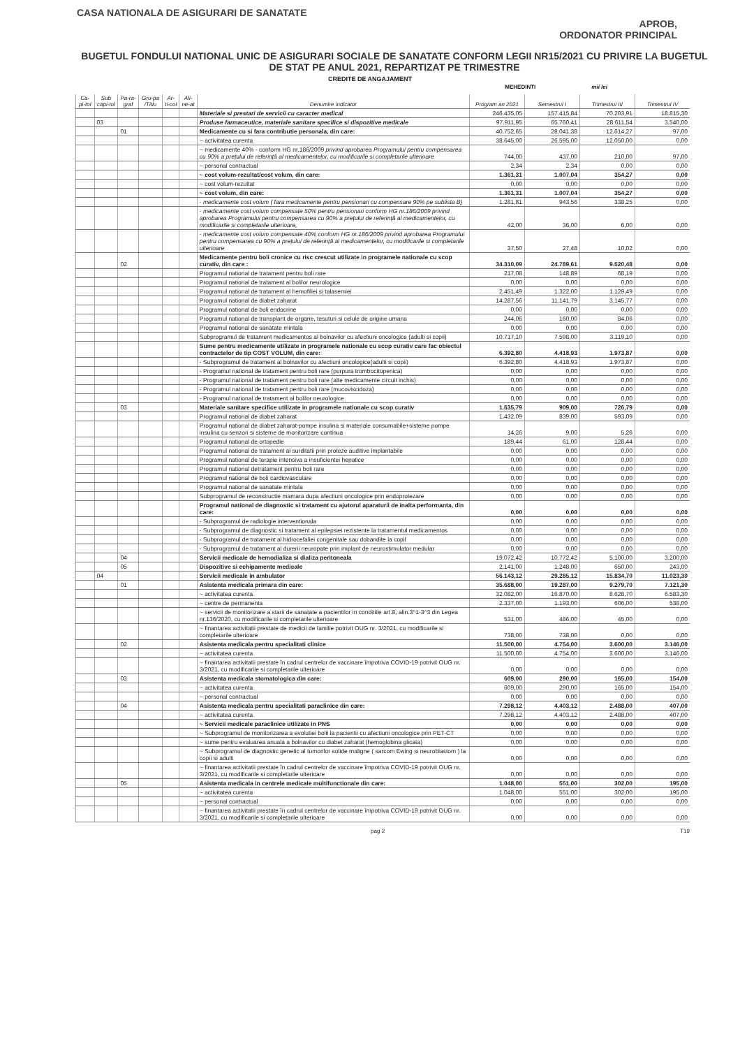CASA NATIONALA DE ASIGURARI DE SANATATE
APROB,
ORDONATOR PRINCIPAL
BUGETUL FONDULUI NATIONAL UNIC DE ASIGURARI SOCIALE DE SANATATE CONFORM LEGII NR15/2021 CU PRIVIRE LA BUGETUL DE STAT PE ANUL 2021, REPARTIZAT PE TRIMESTRE
CREDITE DE ANGAJAMENT
MEHEDINTI mii lei
| Ca-pi-tol | Sub capi-tol | Pa-ra-graf | Gru-pa /Titlu | Ar-ti-col | Ali-ne-at | Denumire indicator | Program an 2021 | Semestrul I | Trimestrul III | Trimestrul IV |
| --- | --- | --- | --- | --- | --- | --- | --- | --- | --- | --- |
| | | | | | | Materiale si prestari de servicii cu caracter medical | 246.435,05 | 157.415,84 | 70.203,91 | 18.815,30 |
| | 03 | | | | | Produse farmaceutice, materiale sanitare specifice si dispozitive medicale | 97.911,95 | 65.760,41 | 28.611,54 | 3.540,00 |
| | | 01 | | | | Medicamente cu si fara contributie personala, din care: | 40.752,65 | 28.041,38 | 12.614,27 | 97,00 |
| | | | | | | ~ activitatea curenta | 38.645,00 | 26.595,00 | 12.050,00 | 0,00 |
| | | | | | | ~ medicamente 40% - conform HG nr.186/2009 privind aprobarea Programului pentru compensarea cu 90% a prețului de referință al medicamentelor, cu modificarile si completarile ulterioare | 744,00 | 437,00 | 210,00 | 97,00 |
| | | | | | | ~ personal contractual | 2,34 | 2,34 | 0,00 | 0,00 |
| | | | | | | ~ cost volum-rezultat/cost volum, din care: | 1.361,31 | 1.007,04 | 354,27 | 0,00 |
| | | | | | | ~ cost volum-rezultat | 0,00 | 0,00 | 0,00 | 0,00 |
| | | | | | | ~ cost volum, din care: | 1.361,31 | 1.007,04 | 354,27 | 0,00 |
| | | | | | | - medicamente cost volum ( fara medicamente pentru pensionari cu compensare 90% pe sublista B) | 1.281,81 | 943,56 | 338,25 | 0,00 |
| | | | | | | - medicamente cost volum compensate 50% pentru pensionari conform HG nr.186/2009 privind aprobarea Programului pentru compensarea cu 90% a prețului de referință al medicamentelor, cu modificarile si completarile ulterioare, | 42,00 | 36,00 | 6,00 | 0,00 |
| | | | | | | - medicamente cost volum compensate 40% conform HG nr.186/2009 privind aprobarea Programului pentru compensarea cu 90% a prețului de referință al medicamentelor, cu modificarile si completarile ulterioare | 37,50 | 27,48 | 10,02 | 0,00 |
| | | 02 | | | | Medicamente pentru boli cronice cu risc crescut utilizate in programele nationale cu scop curativ, din care : | 34.310,09 | 24.789,61 | 9.520,48 | 0,00 |
| | | | | | | Programul national de tratament pentru boli rare | 217,08 | 148,89 | 68,19 | 0,00 |
| | | | | | | Programul national de tratament al bolilor neurologice | 0,00 | 0,00 | 0,00 | 0,00 |
| | | | | | | Programul national de tratament al hemofiliei si talasemiei | 2.451,49 | 1.322,00 | 1.129,49 | 0,00 |
| | | | | | | Programul national de diabet zaharat | 14.287,56 | 11.141,79 | 3.145,77 | 0,00 |
| | | | | | | Programul national de boli endocrine | 0,00 | 0,00 | 0,00 | 0,00 |
| | | | | | | Programul national de transplant de organe, tesuturi si celule de origine umana | 244,06 | 160,00 | 84,06 | 0,00 |
| | | | | | | Programul national de sanatate mintala | 0,00 | 0,00 | 0,00 | 0,00 |
| | | | | | | Subprogramul de tratament medicamentos al bolnavilor cu afectiuni oncologice (adulti si copii) | 10.717,10 | 7.598,00 | 3.119,10 | 0,00 |
| | | | | | | Sume pentru medicamente utilizate in programele nationale cu scop curativ care fac obiectul contractelor de tip COST VOLUM, din care: | 6.392,80 | 4.418,93 | 1.973,87 | 0,00 |
| | | | | | | - Subprogramul de tratament al bolnavilor cu afectiuni oncologice(adulti si copii) | 6.392,80 | 4.418,93 | 1.973,87 | 0,00 |
| | | | | | | - Programul national de tratament pentru boli rare (purpura trombocitopenica) | 0,00 | 0,00 | 0,00 | 0,00 |
| | | | | | | - Programul national de tratament pentru boli rare (alte medicamente circuit inchis) | 0,00 | 0,00 | 0,00 | 0,00 |
| | | | | | | - Programul national de tratament pentru boli rare (mucoviscidoza) | 0,00 | 0,00 | 0,00 | 0,00 |
| | | | | | | - Programul national de tratament al bolilor neurologice | 0,00 | 0,00 | 0,00 | 0,00 |
| | | 03 | | | | Materiale sanitare specifice utilizate in programele nationale cu scop curativ | 1.635,79 | 909,00 | 726,79 | 0,00 |
| | | | | | | Programul national de diabet zaharat | 1.432,09 | 839,00 | 593,09 | 0,00 |
| | | | | | | Programul national de diabet zaharat-pompe insulina si materiale consumabile+sisteme pompe insulina cu senzori si sisteme de monitorizare continua | 14,26 | 9,00 | 5,26 | 0,00 |
| | | | | | | Programul national de ortopedie | 189,44 | 61,00 | 128,44 | 0,00 |
| | | | | | | Programul national de tratament al surditatii prin proteze auditive implantabile | 0,00 | 0,00 | 0,00 | 0,00 |
| | | | | | | Programul national de terapie intensiva a insuficientei hepatice | 0,00 | 0,00 | 0,00 | 0,00 |
| | | | | | | Programul national detratament pentru boli rare | 0,00 | 0,00 | 0,00 | 0,00 |
| | | | | | | Programul national de boli cardiovasculare | 0,00 | 0,00 | 0,00 | 0,00 |
| | | | | | | Programul national de sanatate mintala | 0,00 | 0,00 | 0,00 | 0,00 |
| | | | | | | Subprogramul de reconstructie mamara dupa afectiuni oncologice prin endoprotezare | 0,00 | 0,00 | 0,00 | 0,00 |
| | | | | | | Programul national de diagnostic si tratament cu ajutorul aparaturii de inalta performanta, din care: | 0,00 | 0,00 | 0,00 | 0,00 |
| | | | | | | - Subprogramul de radiologie interventionala | 0,00 | 0,00 | 0,00 | 0,00 |
| | | | | | | - Subprogramul de diagnostic si tratament al epilepsiei rezistente la tratamentul medicamentos | 0,00 | 0,00 | 0,00 | 0,00 |
| | | | | | | - Subprogramul de tratament al hidrocefaliei congenitale sau dobandite la copil | 0,00 | 0,00 | 0,00 | 0,00 |
| | | | | | | - Subprogramul de tratament al durerii neuropate prin implant de neurostimulator medular | 0,00 | 0,00 | 0,00 | 0,00 |
| | | 04 | | | | Servicii medicale de hemodializa si dializa peritoneala | 19.072,42 | 10.772,42 | 5.100,00 | 3.200,00 |
| | | 05 | | | | Dispozitive si echipamente medicale | 2.141,00 | 1.248,00 | 650,00 | 243,00 |
| | 04 | | | | | Servicii medicale in ambulator | 56.143,12 | 29.285,12 | 15.834,70 | 11.023,30 |
| | | 01 | | | | Asistenta medicala primara din care: | 35.688,00 | 19.287,00 | 9.279,70 | 7.121,30 |
| | | | | | | ~ activitatea curenta | 32.082,00 | 16.870,00 | 8.628,70 | 6.583,30 |
| | | | | | | ~ centre de permanenta | 2.337,00 | 1.193,00 | 606,00 | 538,00 |
| | | | | | | ~ servicii de monitorizare a starii de sanatate a pacientilor in conditiile art.8, alin.3^1-3^3 din Legea nr.136/2020, cu modificarile si completarile ulterioare | 531,00 | 486,00 | 45,00 | 0,00 |
| | | | | | | ~ finantarea activitatii prestate de medicii de familie potrivit OUG nr. 3/2021, cu modificarile si completarile ulterioare | 738,00 | 738,00 | 0,00 | 0,00 |
| | | 02 | | | | Asistenta medicala pentru specialitati clinice | 11.500,00 | 4.754,00 | 3.600,00 | 3.146,00 |
| | | | | | | ~ activitatea curenta | 11.500,00 | 4.754,00 | 3.600,00 | 3.146,00 |
| | | | | | | ~ finantarea activitatii prestate în cadrul centrelor de vaccinare împotriva COVID-19 potrivit OUG nr. 3/2021, cu modificarile si completarile ulterioare | 0,00 | 0,00 | 0,00 | 0,00 |
| | | 03 | | | | Asistenta medicala stomatologica din care: | 609,00 | 290,00 | 165,00 | 154,00 |
| | | | | | | ~ activitatea curenta | 609,00 | 290,00 | 165,00 | 154,00 |
| | | | | | | ~ personal contractual | 0,00 | 0,00 | 0,00 | 0,00 |
| | | 04 | | | | Asistenta medicala pentru specialitati paraclinice din care: | 7.298,12 | 4.403,12 | 2.488,00 | 407,00 |
| | | | | | | ~ activitatea curenta | 7.298,12 | 4.403,12 | 2.488,00 | 407,00 |
| | | | | | | ~ Servicii medicale paraclinice utilizate in PNS | 0,00 | 0,00 | 0,00 | 0,00 |
| | | | | | | ~ Subprogramul de monitorizarea a evolutiei bolii la pacientii cu afectiuni oncologice prin PET-CT | 0,00 | 0,00 | 0,00 | 0,00 |
| | | | | | | ~ sume pentru evaluarea anuala a bolnavilor cu diabet zaharat (hemoglobina glicata) | 0,00 | 0,00 | 0,00 | 0,00 |
| | | | | | | ~ Subprogramul de diagnostic genetic al tumorilor solide maligne ( sarcom Ewing si neuroblastom ) la copii si adulti | 0,00 | 0,00 | 0,00 | 0,00 |
| | | | | | | ~ finantarea activitatii prestate în cadrul centrelor de vaccinare împotriva COVID-19 potrivit OUG nr. 3/2021, cu modificarile si completarile ulterioare | 0,00 | 0,00 | 0,00 | 0,00 |
| | | 05 | | | | Asistenta medicala in centrele medicale multifunctionale din care: | 1.048,00 | 551,00 | 302,00 | 195,00 |
| | | | | | | ~ activitatea curenta | 1.048,00 | 551,00 | 302,00 | 195,00 |
| | | | | | | ~ personal contractual | 0,00 | 0,00 | 0,00 | 0,00 |
| | | | | | | ~ finantarea activitatii prestate în cadrul centrelor de vaccinare împotriva COVID-19 potrivit OUG nr. 3/2021, cu modificarile si completarile ulterioare | 0,00 | 0,00 | 0,00 | 0,00 |
pag 2 T19